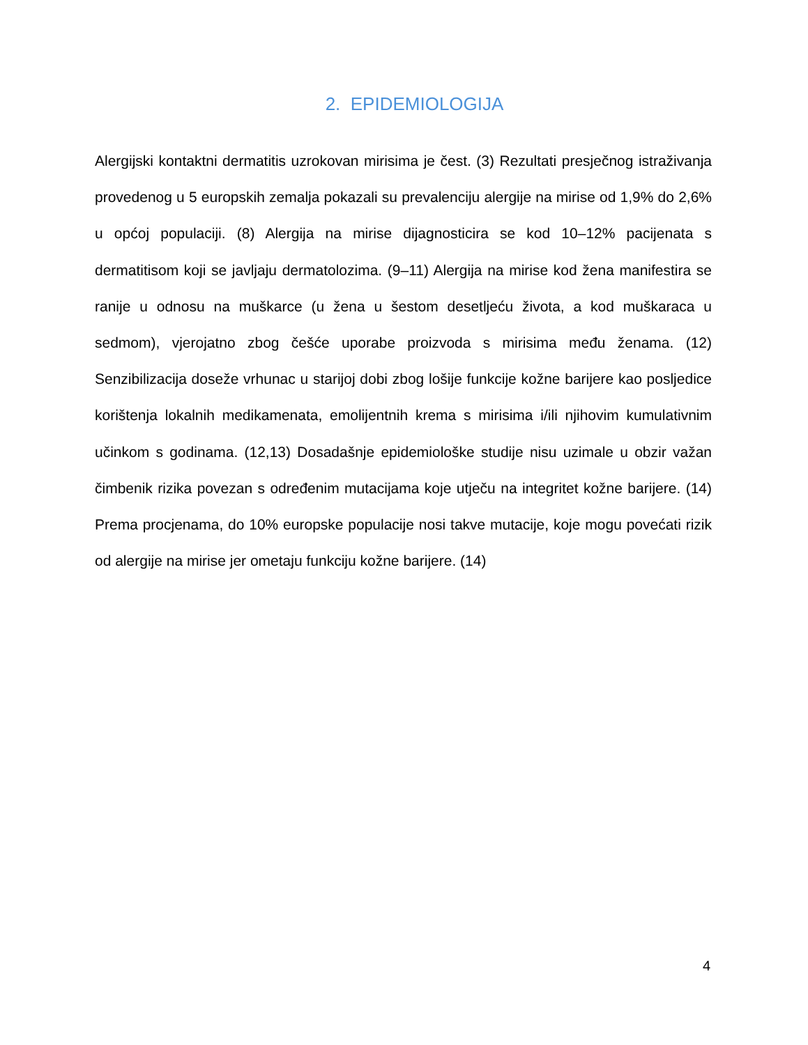2. EPIDEMIOLOGIJA
Alergijski kontaktni dermatitis uzrokovan mirisima je čest. (3) Rezultati presječnog istraživanja provedenog u 5 europskih zemalja pokazali su prevalenciju alergije na mirise od 1,9% do 2,6% u općoj populaciji. (8) Alergija na mirise dijagnosticira se kod 10–12% pacijenata s dermatitisom koji se javljaju dermatolozima. (9–11) Alergija na mirise kod žena manifestira se ranije u odnosu na muškarce (u žena u šestom desetljeću života, a kod muškaraca u sedmom), vjerojatno zbog češće uporabe proizvoda s mirisima među ženama. (12) Senzibilizacija doseže vrhunac u starijoj dobi zbog lošije funkcije kožne barijere kao posljedice korištenja lokalnih medikamenata, emolijentnih krema s mirisima i/ili njihovim kumulativnim učinkom s godinama. (12,13) Dosadašnje epidemiološke studije nisu uzimale u obzir važan čimbenik rizika povezan s određenim mutacijama koje utječu na integritet kožne barijere. (14) Prema procjenama, do 10% europske populacije nosi takve mutacije, koje mogu povećati rizik od alergije na mirise jer ometaju funkciju kožne barijere. (14)
4